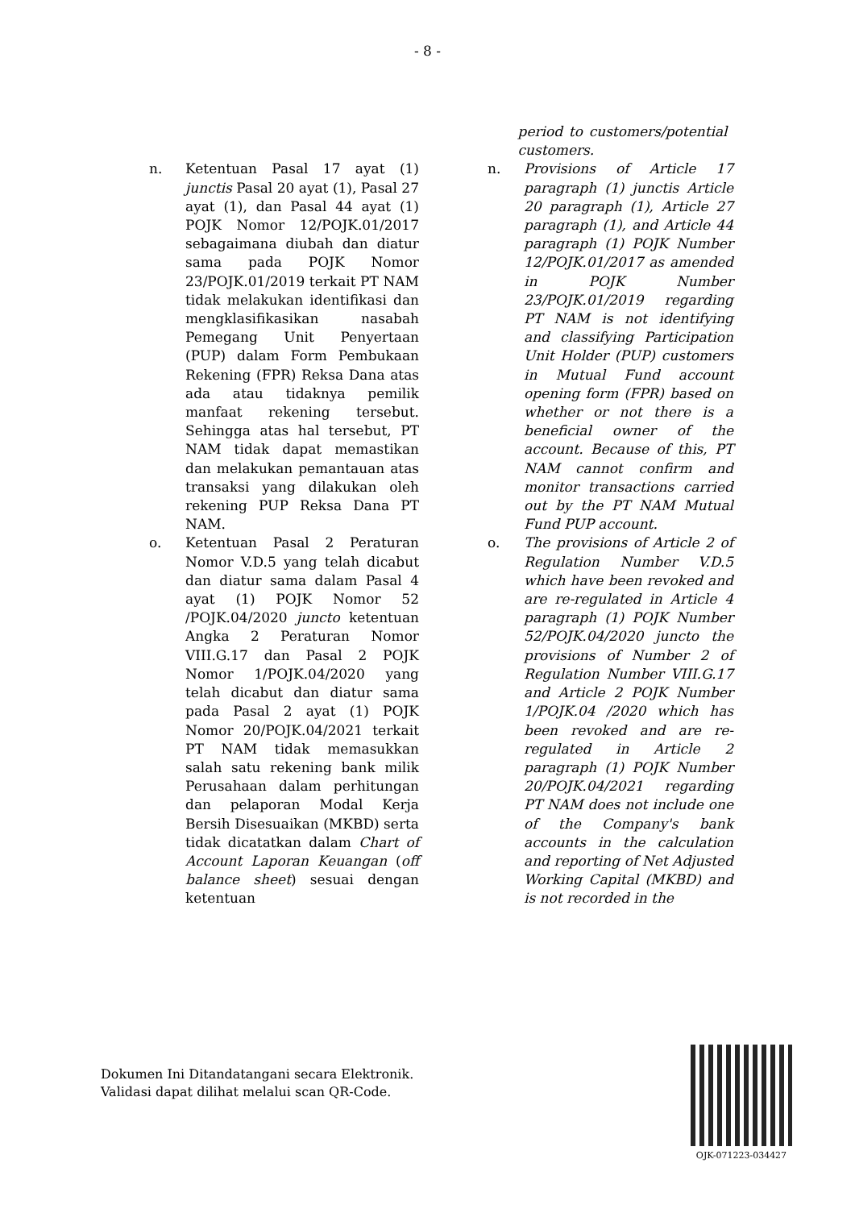- 8 -
period to customers/potential customers.
n. Ketentuan Pasal 17 ayat (1) junctis Pasal 20 ayat (1), Pasal 27 ayat (1), dan Pasal 44 ayat (1) POJK Nomor 12/POJK.01/2017 sebagaimana diubah dan diatur sama pada POJK Nomor 23/POJK.01/2019 terkait PT NAM tidak melakukan identifikasi dan mengklasifikasikan nasabah Pemegang Unit Penyertaan (PUP) dalam Form Pembukaan Rekening (FPR) Reksa Dana atas ada atau tidaknya pemilik manfaat rekening tersebut. Sehingga atas hal tersebut, PT NAM tidak dapat memastikan dan melakukan pemantauan atas transaksi yang dilakukan oleh rekening PUP Reksa Dana PT NAM.
n. Provisions of Article 17 paragraph (1) junctis Article 20 paragraph (1), Article 27 paragraph (1), and Article 44 paragraph (1) POJK Number 12/POJK.01/2017 as amended in POJK Number 23/POJK.01/2019 regarding PT NAM is not identifying and classifying Participation Unit Holder (PUP) customers in Mutual Fund account opening form (FPR) based on whether or not there is a beneficial owner of the account. Because of this, PT NAM cannot confirm and monitor transactions carried out by the PT NAM Mutual Fund PUP account.
o. Ketentuan Pasal 2 Peraturan Nomor V.D.5 yang telah dicabut dan diatur sama dalam Pasal 4 ayat (1) POJK Nomor 52 /POJK.04/2020 juncto ketentuan Angka 2 Peraturan Nomor VIII.G.17 dan Pasal 2 POJK Nomor 1/POJK.04/2020 yang telah dicabut dan diatur sama pada Pasal 2 ayat (1) POJK Nomor 20/POJK.04/2021 terkait PT NAM tidak memasukkan salah satu rekening bank milik Perusahaan dalam perhitungan dan pelaporan Modal Kerja Bersih Disesuaikan (MKBD) serta tidak dicatatkan dalam Chart of Account Laporan Keuangan (off balance sheet) sesuai dengan ketentuan
o. The provisions of Article 2 of Regulation Number V.D.5 which have been revoked and are re-regulated in Article 4 paragraph (1) POJK Number 52/POJK.04/2020 juncto the provisions of Number 2 of Regulation Number VIII.G.17 and Article 2 POJK Number 1/POJK.04 /2020 which has been revoked and are re-regulated in Article 2 paragraph (1) POJK Number 20/POJK.04/2021 regarding PT NAM does not include one of the Company's bank accounts in the calculation and reporting of Net Adjusted Working Capital (MKBD) and is not recorded in the
Dokumen Ini Ditandatangani secara Elektronik.
Validasi dapat dilihat melalui scan QR-Code.
OJK-071223-034427